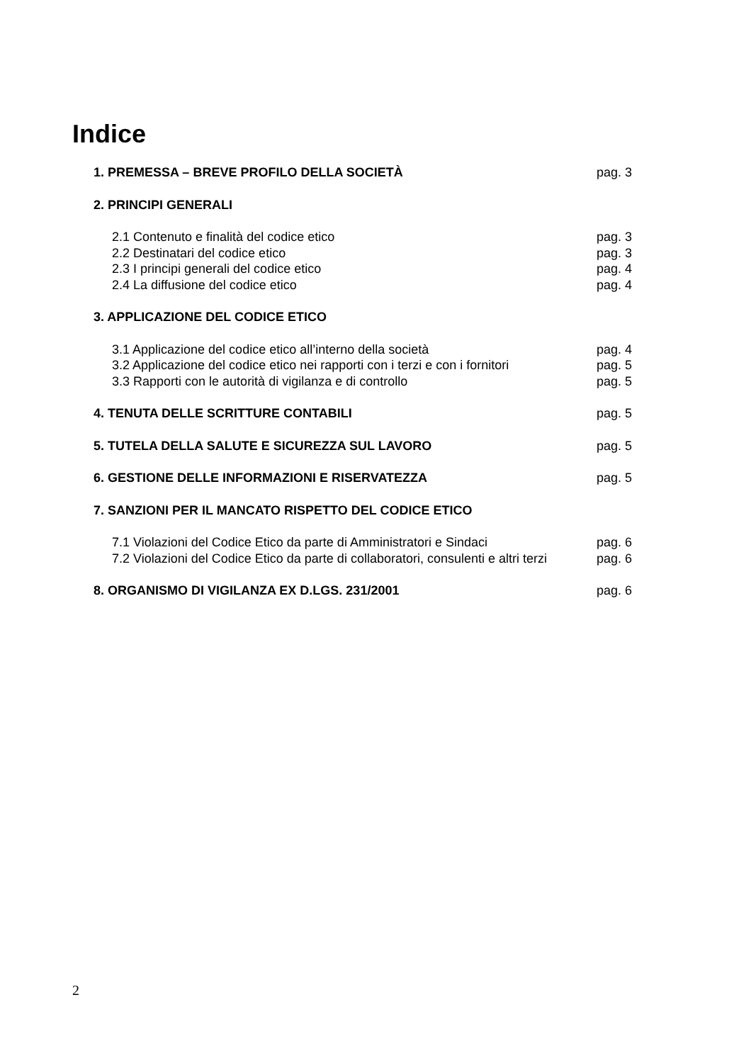Indice
1. PREMESSA – BREVE PROFILO DELLA SOCIETÀ pag. 3
2. PRINCIPI GENERALI
2.1 Contenuto e finalità del codice etico pag. 3
2.2 Destinatari del codice etico pag. 3
2.3 I principi generali del codice etico pag. 4
2.4 La diffusione del codice etico pag. 4
3. APPLICAZIONE DEL CODICE ETICO
3.1 Applicazione del codice etico all’interno della società pag. 4
3.2 Applicazione del codice etico nei rapporti con i terzi e con i fornitori pag. 5
3.3 Rapporti con le autorità di vigilanza e di controllo pag. 5
4. TENUTA DELLE SCRITTURE CONTABILI pag. 5
5. TUTELA DELLA SALUTE E SICUREZZA SUL LAVORO pag. 5
6. GESTIONE DELLE INFORMAZIONI E RISERVATEZZA pag. 5
7. SANZIONI PER IL MANCATO RISPETTO DEL CODICE ETICO
7.1 Violazioni del Codice Etico da parte di Amministratori e Sindaci pag. 6
7.2 Violazioni del Codice Etico da parte di collaboratori, consulenti e altri terzi pag. 6
8. ORGANISMO DI VIGILANZA EX D.LGS. 231/2001 pag. 6
2